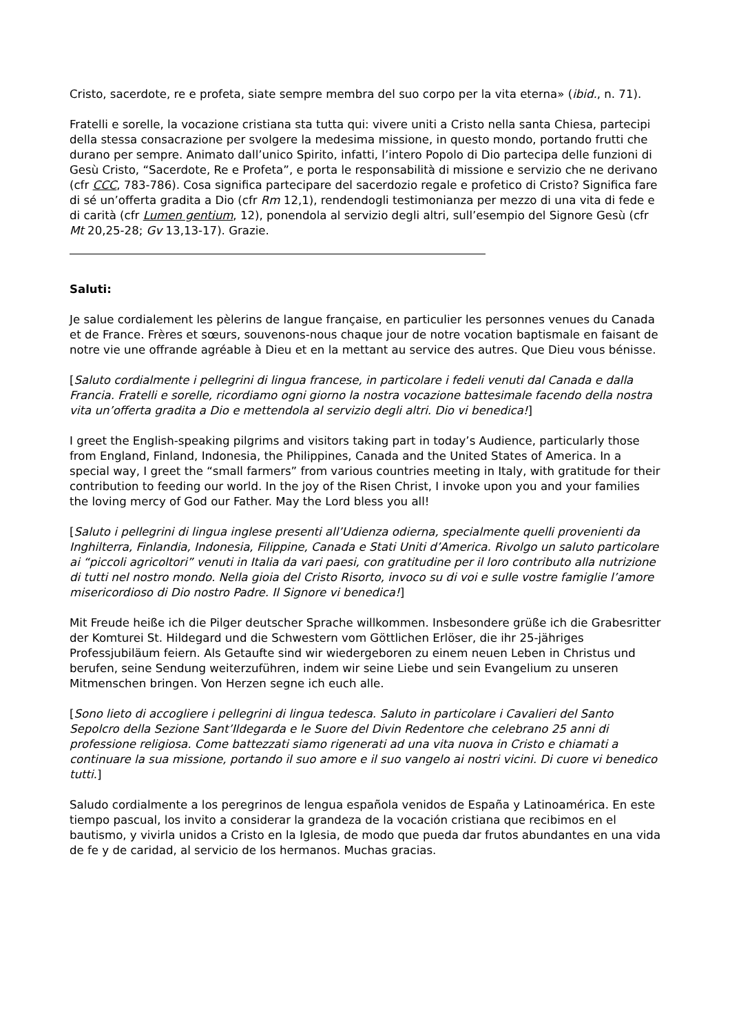Cristo, sacerdote, re e profeta, siate sempre membra del suo corpo per la vita eterna» (ibid., n. 71).
Fratelli e sorelle, la vocazione cristiana sta tutta qui: vivere uniti a Cristo nella santa Chiesa, partecipi della stessa consacrazione per svolgere la medesima missione, in questo mondo, portando frutti che durano per sempre. Animato dall’unico Spirito, infatti, l’intero Popolo di Dio partecipa delle funzioni di Gesù Cristo, “Sacerdote, Re e Profeta”, e porta le responsabilità di missione e servizio che ne derivano (cfr CCC, 783-786). Cosa significa partecipare del sacerdozio regale e profetico di Cristo? Significa fare di sé un’offerta gradita a Dio (cfr Rm 12,1), rendendogli testimonianza per mezzo di una vita di fede e di carità (cfr Lumen gentium, 12), ponendola al servizio degli altri, sull’esempio del Signore Gesù (cfr Mt 20,25-28; Gv 13,13-17). Grazie.
Saluti:
Je salue cordialement les pèlerins de langue française, en particulier les personnes venues du Canada et de France. Frères et sœurs, souvenons-nous chaque jour de notre vocation baptismale en faisant de notre vie une offrande agréable à Dieu et en la mettant au service des autres. Que Dieu vous bénisse.
[Saluto cordialmente i pellegrini di lingua francese, in particolare i fedeli venuti dal Canada e dalla Francia. Fratelli e sorelle, ricordiamo ogni giorno la nostra vocazione battesimale facendo della nostra vita un’offerta gradita a Dio e mettendola al servizio degli altri. Dio vi benedica!]
I greet the English-speaking pilgrims and visitors taking part in today’s Audience, particularly those from England, Finland, Indonesia, the Philippines, Canada and the United States of America. In a special way, I greet the “small farmers” from various countries meeting in Italy, with gratitude for their contribution to feeding our world. In the joy of the Risen Christ, I invoke upon you and your families the loving mercy of God our Father. May the Lord bless you all!
[Saluto i pellegrini di lingua inglese presenti all’Udienza odierna, specialmente quelli provenienti da Inghilterra, Finlandia, Indonesia, Filippine, Canada e Stati Uniti d’America. Rivolgo un saluto particolare ai “piccoli agricoltori” venuti in Italia da vari paesi, con gratitudine per il loro contributo alla nutrizione di tutti nel nostro mondo. Nella gioia del Cristo Risorto, invoco su di voi e sulle vostre famiglie l’amore misericordioso di Dio nostro Padre. Il Signore vi benedica!]
Mit Freude heiße ich die Pilger deutscher Sprache willkommen. Insbesondere grüße ich die Grabesritter der Komturei St. Hildegard und die Schwestern vom Göttlichen Erlöser, die ihr 25-jähriges Professjubiläum feiern. Als Getaufte sind wir wiedergeboren zu einem neuen Leben in Christus und berufen, seine Sendung weiterzuführen, indem wir seine Liebe und sein Evangelium zu unseren Mitmenschen bringen. Von Herzen segne ich euch alle.
[Sono lieto di accogliere i pellegrini di lingua tedesca. Saluto in particolare i Cavalieri del Santo Sepolcro della Sezione Sant’Ildegarda e le Suore del Divin Redentore che celebrano 25 anni di professione religiosa. Come battezzati siamo rigenerati ad una vita nuova in Cristo e chiamati a continuare la sua missione, portando il suo amore e il suo vangelo ai nostri vicini. Di cuore vi benedico tutti.]
Saludo cordialmente a los peregrinos de lengua española venidos de España y Latinoamérica. En este tiempo pascual, los invito a considerar la grandeza de la vocación cristiana que recibimos en el bautismo, y vivirla unidos a Cristo en la Iglesia, de modo que pueda dar frutos abundantes en una vida de fe y de caridad, al servicio de los hermanos. Muchas gracias.